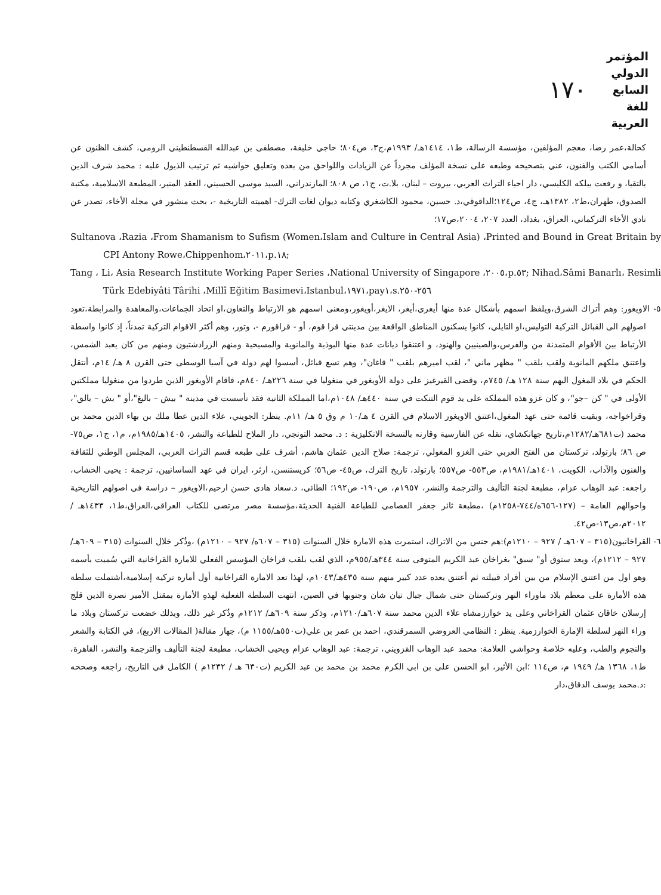١٧٠
المؤتمر الدولي
السابع للغة العربية
كحالة،عمر رضا، معجم المؤلفين، مؤسسة الرسالة، ط١، ١٤١٤هـ/ ١٩٩٣م،ج٣، ص٨٠٤؛ حاجي خليفة، مصطفى بن عبدالله القسطنطيني الرومي، كشف الظنون عن أسامي الكتب والفنون، عني بتصحيحه وطبعه على نسخة المؤلف مجرداً عن الزيادات واللواحق من بعده وتعليق حواشيه ثم ترتيب الذيول عليه : محمد شرف الدين يالتقيا، و رفعت بيلكه الكليسي، دار احياء التراث العربي، بيروت – لبنان، بلا.ت، ج١، ص ٨٠٨؛ المازندراني، السيد موسى الحسيني، العقد المنير، المطبعة الاسلامية، مكتبة الصدوق، طهران،ط٢، ١٣٨٢هـ، ج٤، ص١٢٤؛الداقوقي،د. حسين، محمود الكاشغري وكتابه ديوان لغات الترك- اهميته التاريخية -، بحث منشور في مجلة الأخاء، تصدر عن نادي الأخاء التركماني، العراق، بغداد، العدد ٢٠٧، ٢٠٠٤،ص١٧؛
Sultanova ،Razia ،From Shamanism to Sufism (Women،Islam and Culture in Central Asia) ،Printed and Bound in Great Britain by CPI Antony Rowe،Chippenhom،٢٠١١،p.١٨;
Tang ، Li، Asia Research Institute Working Paper Series ،National University of Singapore ،٢٠٠٥،p.٥٣; Nihad،Sâmi Banarlı، Resimli Türk Edebiyâti Târihi ،Millî Eğitim Basimevi،Istanbul،١٩٧١،pay١،s.٢٥٦-٢٥٠
٥- الاويغور: وهم أتراك الشرق،ويلفظ اسمهم بأشكال عدة منها أيغري،أيغر، الايغر،أويغور،ومعنى اسمهم هو الارتباط والتعاون،او اتحاد الجماعات،والمعاهدة والمرابطة،تعود اصولهم الى القبائل التركية التوليس،او التايلي، كانوا يسكنون المناطق الواقعة بين مدينتي قرا قوم، أو - قراقورم -، وتور، وهم أكثر الاقوام التركية تمدناً، إذ كانوا واسطة الأرتباط بين الأقوام المتمدنة من والفرس،والصينيين والهنود، و اعتنقوا ديانات عدة منها البوذية والمانوية والمسيحية ومنهم الزرادشتيون ومنهم من كان يعبد الشمس، واعتنق ملكهم المانوية ولقب بلقب " مظهر ماني "، لقب اميرهم بلقب " قاغان"، وهم تسع قبائل، أسسوا لهم دولة في آسيا الوسطى حتى القرن ٨ هـ/ ١٤م، أنتقل الحكم في بلاد المغول اليهم سنة ١٢٨ هـ/ ٧٤٥م، وقضى القيرغيز على دولة الأويغور في منغوليا في سنة ٢٢٦هـ/ ٨٤٠م، فاقام الأويغور الذين طردوا من منغوليا مملكتين الأولى في " كن –جو"، و كان غزو هذه المملكة على يد قوم التنكت في سنة ٤٤٠هـ/ ١٠٤٨م،اما المملكة الثانية فقد تأسست في مدينة " بيش – باليغ"،أو " بش – بالق"، وقراخواجه، وبقيت قائمة حتى عهد المغول،اعتنق الاويغور الاسلام في القرن ٤ هـ/١٠ م وق ٥ هـ/ ١١م. ينظر: الجويني، علاء الدين عطا ملك بن بهاء الدين محمد بن محمد (ت٦٨١هـ/١٢٨٢م،تاريخ جهانكشاي، نقله عن الفارسية وقارنه بالنسخة الانكليزية : د. محمد التونجي، دار الملاح للطباعة والنشر، ١٤٠٥هـ/١٩٨٥م، م١، ج١، ص٧٥-ص ٨٦؛ بارتولد، تركستان من الفتح العربي حتى الغزو المغولي، ترجمة: صلاح الدين عثمان هاشم، أشرف على طبعه قسم التراث العربي، المجلس الوطني للثقافة والفنون والآداب، الكويت، ١٤٠١هـ/١٩٨١م، ص٥٥٣- ص٥٥٧؛ بارتولد، تاريخ الترك، ص٤٥- ص٥٦؛ كريستنسن، ارثر، ايران في عهد الساسانيين، ترجمة : يحيى الخشاب، راجعه: عبد الوهاب عزام، مطبعة لجنة التأليف والترجمة والنشر، ١٩٥٧م، ص١٩٠- ص١٩٢؛ الطائي، د.سعاد هادي حسن ارحيم،الاويغور – دراسة في اصولهم التاريخية واحوالهم العامة – (١٢٧-٦٥٦ه/٧٤٤-١٢٥٨م) ،مطبعة ثائر جعفر العصامي للطباعة الفنية الحديثة،مؤسسة مصر مرتضى للكتاب العراقي،العراق،ط١، ١٤٣٣هـ /٢٠١٢م،ص١٣-ص٤٢.
٦- القراخانيون(٣١٥ – ٦٠٧هـ / ٩٢٧ – ١٢١٠م):هم جنس من الاتراك، استمرت هذه الامارة خلال السنوات (٣١٥ – ٦٠٧ه/ ٩٢٧ – ١٢١٠م) ،وذُكر خلال السنوات (٣١٥ – ٦٠٩هـ/ ٩٢٧ – ١٢١٢م)، ويعد ستوق أو" سبق" بغراخان عبد الكريم المتوفى سنة ٣٤٤هـ/٩٥٥م، الذي لقب بلقب قراخان المؤسس الفعلي للامارة القراخانية التي سُميت بأسمه وهو اول من اعتنق الإسلام من بين أفراد قبيلته ثم أعتنق بعده عدد كبير منهم سنة ٤٣٥هـ/١٠٤٣م، لهذا تعد الامارة القراخانية أول أمارة تركية إسلامية،أشتملت سلطة هذه الأمارة على معظم بلاد ماوراء النهر وتركستان حتى شمال جبال تيان شان وجنوبها في الصين، انتهت السلطة الفعلية لهذهِ الأمارة بمقتل الأمير نصرة الدين قلج إرسلان خاقان عثمان القراخاني وعلى يد خوارزمشاه علاء الدين محمد سنة ٦٠٧هـ/١٢١٠م، وذكر سنة ٦٠٩هـ/ ١٢١٢م وذُكر غير ذلك، وبذلك خضعت تركستان وبلاد ما وراء النهر لسلطة الإمارة الخوارزمية. ينظر : النظامي العروضي السمرقندي، احمد بن عمر بن علي(ت٥٥٠هـ/١١٥٥ م)، جهار مقالة( المقالات الاربع)، في الكتابة والشعر والنجوم والطب، وعليه خلاصة وحواشي العلامة: محمد عبد الوهاب القزويني، ترجمة: عبد الوهاب عزام ويحيى الخشاب، مطبعة لجنة التأليف والترجمة والنشر، القاهرة، ط١، ١٣٦٨ هـ/ ١٩٤٩ م، ص١١٤ ؛ابن الأثير، ابو الحسن علي بن ابي الكرم محمد بن محمد بن عبد الكريم (ت٦٣٠ هـ / ١٢٣٢م ) الكامل في التاريخ، راجعه وصححه :د.محمد يوسف الدقاق،دار